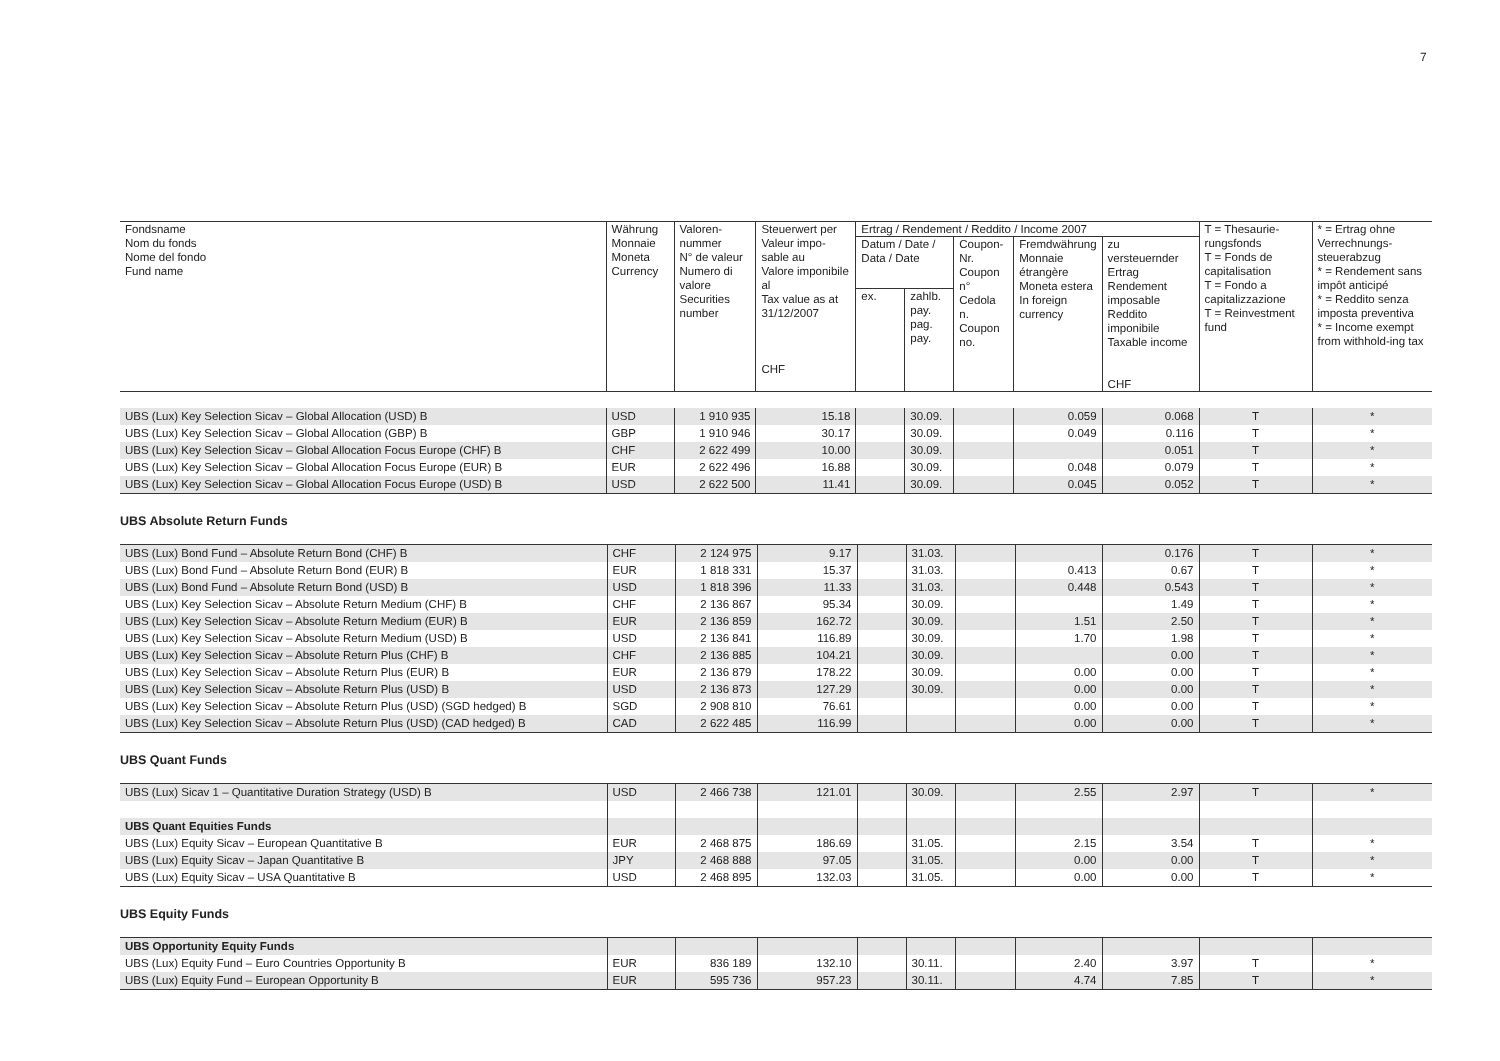7
| Fondsname Nom du fonds Nome del fondo Fund name | Währung Monnaie Moneta Currency | Valoren- nummer N° de valeur Numero di valore Securities number | Steuerwert per Valeur impo- sable au Valore imponibile al Tax value as at 31/12/2007 CHF | Ertrag / Rendement / Reddito / Income 2007 | | | | | T = Thesaurie- rungsfonds T = Fonds de capitalisation T = Fondo a capitalizzazione T = Reinvestment fund | * = Ertrag ohne Verrechnungs-steuerabzug * = Rendement sans impôt anticipé * = Reddito senza imposta preventiva * = Income exempt from withhold-ing tax |
| --- | --- | --- | --- | --- | --- | --- | --- | --- | --- | --- |
| | | | | Datum / Date / Data / Date | | Coupon- Nr. Coupon n° Cedola n. Coupon no. | Fremdwährung Monnaie étrangère Moneta estera In foreign currency | zu versteuernder Ertrag Rendement imposable Reddito imponibile Taxable income CHF | | |
| | | | | ex. | zahlb. pay. pag. pay. | | | | | |
| UBS (Lux) Key Selection Sicav – Global Allocation (USD) B | USD | 1 910 935 | 15.18 | | 30.09. | | 0.059 | 0.068 | T | * |
| UBS (Lux) Key Selection Sicav – Global Allocation (GBP) B | GBP | 1 910 946 | 30.17 | | 30.09. | | 0.049 | 0.116 | T | * |
| UBS (Lux) Key Selection Sicav – Global Allocation Focus Europe (CHF) B | CHF | 2 622 499 | 10.00 | | 30.09. | | | 0.051 | T | * |
| UBS (Lux) Key Selection Sicav – Global Allocation Focus Europe (EUR) B | EUR | 2 622 496 | 16.88 | | 30.09. | | 0.048 | 0.079 | T | * |
| UBS (Lux) Key Selection Sicav – Global Allocation Focus Europe (USD) B | USD | 2 622 500 | 11.41 | | 30.09. | | 0.045 | 0.052 | T | * |
UBS Absolute Return Funds
| UBS (Lux) Bond Fund – Absolute Return Bond (CHF) B | CHF | 2 124 975 | 9.17 | | 31.03. | | | 0.176 | T | * |
| UBS (Lux) Bond Fund – Absolute Return Bond (EUR) B | EUR | 1 818 331 | 15.37 | | 31.03. | | 0.413 | 0.67 | T | * |
| UBS (Lux) Bond Fund – Absolute Return Bond (USD) B | USD | 1 818 396 | 11.33 | | 31.03. | | 0.448 | 0.543 | T | * |
| UBS (Lux) Key Selection Sicav – Absolute Return Medium (CHF) B | CHF | 2 136 867 | 95.34 | | 30.09. | | | 1.49 | T | * |
| UBS (Lux) Key Selection Sicav – Absolute Return Medium (EUR) B | EUR | 2 136 859 | 162.72 | | 30.09. | | 1.51 | 2.50 | T | * |
| UBS (Lux) Key Selection Sicav – Absolute Return Medium (USD) B | USD | 2 136 841 | 116.89 | | 30.09. | | 1.70 | 1.98 | T | * |
| UBS (Lux) Key Selection Sicav – Absolute Return Plus (CHF) B | CHF | 2 136 885 | 104.21 | | 30.09. | | | 0.00 | T | * |
| UBS (Lux) Key Selection Sicav – Absolute Return Plus (EUR) B | EUR | 2 136 879 | 178.22 | | 30.09. | | 0.00 | 0.00 | T | * |
| UBS (Lux) Key Selection Sicav – Absolute Return Plus (USD) B | USD | 2 136 873 | 127.29 | | 30.09. | | 0.00 | 0.00 | T | * |
| UBS (Lux) Key Selection Sicav – Absolute Return Plus (USD) (SGD hedged) B | SGD | 2 908 810 | 76.61 | | | | 0.00 | 0.00 | T | * |
| UBS (Lux) Key Selection Sicav – Absolute Return Plus (USD) (CAD hedged) B | CAD | 2 622 485 | 116.99 | | | | 0.00 | 0.00 | T | * |
UBS Quant Funds
| UBS (Lux) Sicav 1 – Quantitative Duration Strategy (USD) B | USD | 2 466 738 | 121.01 | | 30.09. | | 2.55 | 2.97 | T | * |
| UBS Quant Equities Funds | | | | | | | | | | |
| UBS (Lux) Equity Sicav – European Quantitative B | EUR | 2 468 875 | 186.69 | | 31.05. | | 2.15 | 3.54 | T | * |
| UBS (Lux) Equity Sicav – Japan Quantitative B | JPY | 2 468 888 | 97.05 | | 31.05. | | 0.00 | 0.00 | T | * |
| UBS (Lux) Equity Sicav – USA Quantitative B | USD | 2 468 895 | 132.03 | | 31.05. | | 0.00 | 0.00 | T | * |
UBS Equity Funds
| UBS Opportunity Equity Funds | | | | | | | | | | |
| UBS (Lux) Equity Fund – Euro Countries Opportunity B | EUR | 836 189 | 132.10 | | 30.11. | | 2.40 | 3.97 | T | * |
| UBS (Lux) Equity Fund – European Opportunity B | EUR | 595 736 | 957.23 | | 30.11. | | 4.74 | 7.85 | T | * |